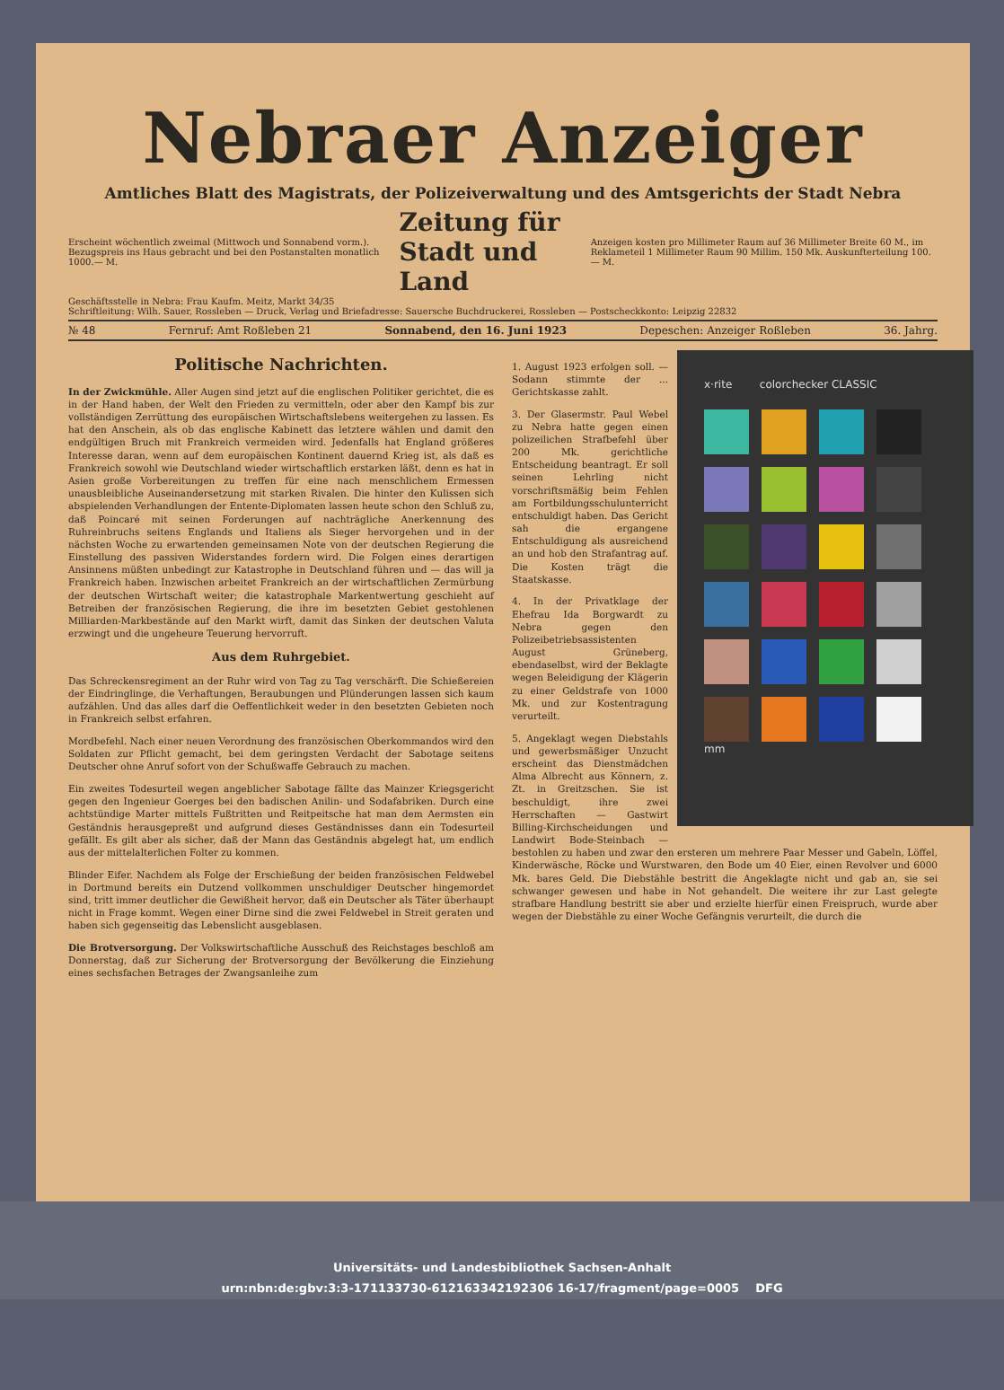Nebraer Anzeiger
Amtliches Blatt des Magistrats, der Polizeiverwaltung und des Amtsgerichts der Stadt Nebra
Erscheint wöchentlich zweimal (Mittwoch und Sonnabend vorm.). Bezugspreis ins Haus gebracht und bei den Postanstalten monatlich 1000.— M.
Zeitung für Stadt und Land
Anzeigen kosten pro Millimeter Raum auf 36 Millimeter Breite 60 M., im Reklameteil 1 Millimeter Raum 90 Millim. 150 Mk. Auskunfterteilung 100.— M.
Geschäftsstelle in Nebra: Frau Kaufm. Meitz, Markt 34/35
Schriftleitung: Wilh. Sauer, Rossleben — Druck, Verlag und Briefadresse: Sauersche Buchdruckerei, Rossleben — Postscheckkonto: Leipzig 22832
№ 48 Fernruf: Amt Roßleben 21 Sonnabend, den 16. Juni 1923 Depeschen: Anzeiger Roßleben 36. Jahrg.
Politische Nachrichten.
In der Zwickmühle. Aller Augen sind jetzt auf die englischen Politiker gerichtet, die es in der Hand haben, der Welt den Frieden zu vermitteln, oder aber den Kampf bis zur vollständigen Zerrüttung des europäischen Wirtschaftslebens weitergehen zu lassen. Es hat den Anschein, als ob das englische Kabinett das letztere wählen und damit den endgültigen Bruch mit Frankreich vermeiden wird. Jedenfalls hat England größeres Interesse daran, wenn auf dem europäischen Kontinent dauernd Krieg ist, als daß es Frankreich sowohl wie Deutschland wieder wirtschaftlich erstarken läßt, denn es hat in Asien große Vorbereitungen zu treffen für eine nach menschlichem Ermessen unausbleibliche Auseinandersetzung mit starken Rivalen. Die hinter den Kulissen sich abspielenden Verhandlungen der Entente-Diplomaten lassen heute schon den Schluß zu, daß Poincaré mit seinen Forderungen auf nachträgliche Anerkennung des Ruhreinbruchs seitens Englands und Italiens als Sieger hervorgehen und in der nächsten Woche zu erwartenden gemeinsamen Note von der deutschen Regierung die Einstellung des passiven Widerstandes fordern wird. Die Folgen eines derartigen Ansinnens müßten unbedingt zur Katastrophe in Deutschland führen und — das will ja Frankreich haben. Inzwischen arbeitet Frankreich an der wirtschaftlichen Zermürbung der deutschen Wirtschaft weiter; die katastrophale Markentwertung geschieht auf Betreiben der französischen Regierung, die ihre im besetzten Gebiet gestohlenen Milliarden-Markbestände auf den Markt wirft, damit das Sinken der deutschen Valuta erzwingt und die ungeheure Teuerung hervorruft.
Aus dem Ruhrgebiet.
Das Schreckensregiment an der Ruhr wird von Tag zu Tag verschärft. Die Schießereien der Eindringlinge, die Verhaftungen, Beraubungen und Plünderungen lassen sich kaum aufzählen. Und das alles darf die Oeffentlichkeit weder in den besetzten Gebieten noch in Frankreich selbst erfahren.
Mordbefehl. Nach einer neuen Verordnung des französischen Oberkommandos wird den Soldaten zur Pflicht gemacht, bei dem geringsten Verdacht der Sabotage seitens Deutscher ohne Anruf sofort von der Schußwaffe Gebrauch zu machen.
Ein zweites Todesurteil wegen angeblicher Sabotage fällte das Mainzer Kriegsgericht gegen den Ingenieur Goerges bei den badischen Anilin- und Sodafabriken. Durch eine achtstündige Marter mittels Fußtritten und Reitpeitsche hat man dem Aermsten ein Geständnis herausgepreßt und aufgrund dieses Geständnisses dann ein Todesurteil gefällt. Es gilt aber als sicher, daß der Mann das Geständnis abgelegt hat, um endlich aus der mittelalterlichen Folter zu kommen.
Blinder Eifer. Nachdem als Folge der Erschießung der beiden französischen Feldwebel in Dortmund bereits ein Dutzend vollkommen unschuldiger Deutscher hingemordet sind, tritt immer deutlicher die Gewißheit hervor, daß ein Deutscher als Täter überhaupt nicht in Frage kommt. Wegen einer Dirne sind die zwei Feldwebel in Streit geraten und haben sich gegenseitig das Lebenslicht ausgeblasen.
Die Brotversorgung. Der Volkswirtschaftliche Ausschuß des Reichstages beschloß am Donnerstag, daß zur Sicherung der Brotversorgung der Bevölkerung die Einziehung eines sechsfachen Betrages der Zwangsanleihe zum
x·rite colorchecker CLASSIC
mm
1. August 1923 erfolgen soll. — Sodann stimmte der ... Gerichtskasse zahlt.
3. Der Glasermstr. Paul Webel zu Nebra hatte gegen einen polizeilichen Strafbefehl über 200 Mk. gerichtliche Entscheidung beantragt. Er soll seinen Lehrling nicht vorschriftsmäßig beim Fehlen am Fortbildungsschulunterricht entschuldigt haben. Das Gericht sah die ergangene Entschuldigung als ausreichend an und hob den Strafantrag auf. Die Kosten trägt die Staatskasse.
4. In der Privatklage der Ehefrau Ida Borgwardt zu Nebra gegen den Polizeibetriebsassistenten August Grüneberg, ebendaselbst, wird der Beklagte wegen Beleidigung der Klägerin zu einer Geldstrafe von 1000 Mk. und zur Kostentragung verurteilt.
5. Angeklagt wegen Diebstahls und gewerbsmäßiger Unzucht erscheint das Dienstmädchen Alma Albrecht aus Könnern, z. Zt. in Greitzschen. Sie ist beschuldigt, ihre zwei Herrschaften — Gastwirt Billing-Kirchscheidungen und Landwirt Bode-Steinbach — bestohlen zu haben und zwar den ersteren um mehrere Paar Messer und Gabeln, Löffel, Kinderwäsche, Röcke und Wurstwaren, den Bode um 40 Eier, einen Revolver und 6000 Mk. bares Geld. Die Diebstähle bestritt die Angeklagte nicht und gab an, sie sei schwanger gewesen und habe in Not gehandelt. Die weitere ihr zur Last gelegte strafbare Handlung bestritt sie aber und erzielte hierfür einen Freispruch, wurde aber wegen der Diebstähle zu einer Woche Gefängnis verurteilt, die durch die
Universitäts- und Landesbibliothek Sachsen-Anhalt
urn:nbn:de:gbv:3:3-171133730-612163342192306 16-17/fragment/page=0005 DFG